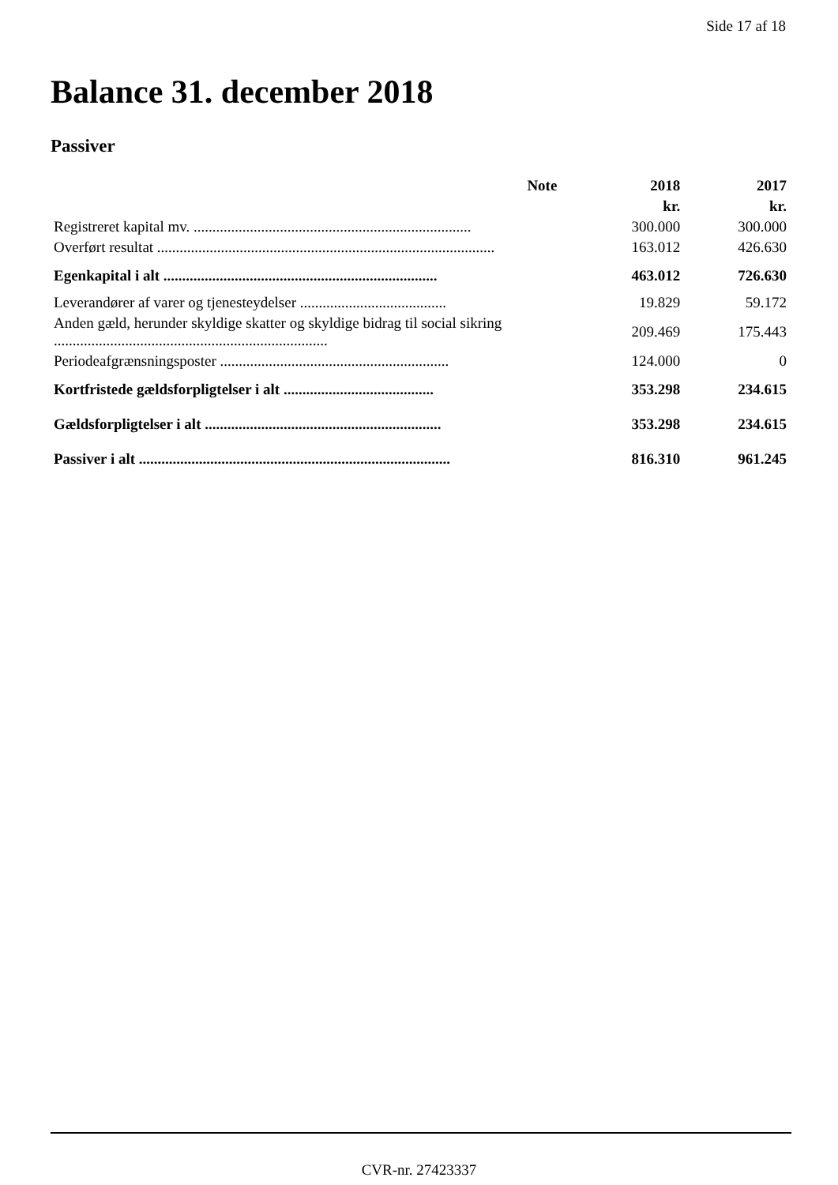Side 17 af 18
Balance 31. december 2018
Passiver
| | Note | 2018 | 2017 |
| --- | --- | --- | --- |
| | | kr. | kr. |
| Registreret kapital mv. .......................................................................... | | 300.000 | 300.000 |
| Overført resultat .......................................................................................... | | 163.012 | 426.630 |
| Egenkapital i alt ......................................................................... | | 463.012 | 726.630 |
| Leverandører af varer og tjenesteydelser ....................................... | | 19.829 | 59.172 |
| Anden gæld, herunder skyldige skatter og skyldige bidrag til social sikring ......................................................................... | | 209.469 | 175.443 |
| Periodeafgrænsningsposter ............................................................. | | 124.000 | 0 |
| Kortfristede gældsforpligtelser i alt ........................................ | | 353.298 | 234.615 |
| Gældsforpligtelser i alt ............................................................... | | 353.298 | 234.615 |
| Passiver i alt ................................................................................... | | 816.310 | 961.245 |
CVR-nr. 27423337